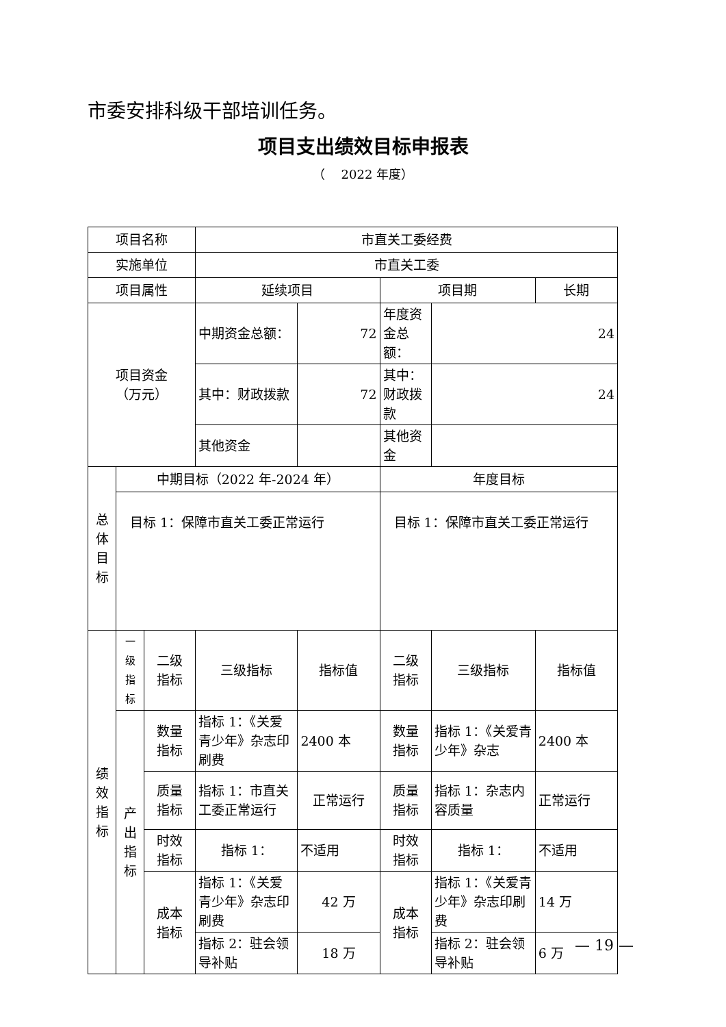市委安排科级干部培训任务。
项目支出绩效目标申报表
（　 2022 年度）
| 项目名称 | | | 市直关工委经费 | | | | |
| 实施单位 | | | 市直关工委 | | | | |
| 项目属性 | | | 延续项目 | | 项目期 | | 长期 |
| 项目资金 （万元） | | | 中期资金总额： | 72 | 年度资金总额： | 24 | |
| | | | 其中：财政拨款 | 72 | 其中：财政拨款 | 24 | |
| | | | 其他资金 | | 其他资金 | | |
| 总 体 目 标 | 中期目标（2022 年-2024 年） | | | | 年度目标 | | |
| | 目标 1：保障市直关工委正常运行 | | | | 目标 1：保障市直关工委正常运行 | | |
| 绩 效 指 标 | 一 级 指 标 | 二级 指标 | 三级指标 | 指标值 | 二级 指标 | 三级指标 | 指标值 |
| | 产 出 指 标 | 数量 指标 | 指标 1：《关爱青少年》杂志印刷费 | 2400 本 | 数量 指标 | 指标 1：《关爱青少年》杂志 | 2400 本 |
| | | 质量 指标 | 指标 1：市直关工委正常运行 | 正常运行 | 质量 指标 | 指标 1：杂志内容质量 | 正常运行 |
| | | 时效 指标 | 指标 1： | 不适用 | 时效 指标 | 指标 1： | 不适用 |
| | | 成本 指标 | 指标 1：《关爱青少年》杂志印刷费 | 42 万 | 成本 指标 | 指标 1：《关爱青少年》杂志印刷费 | 14 万 |
| | | | 指标 2：驻会领导补贴 | 18 万 | | 指标 2：驻会领导补贴 | 6 万 |
— 19 —